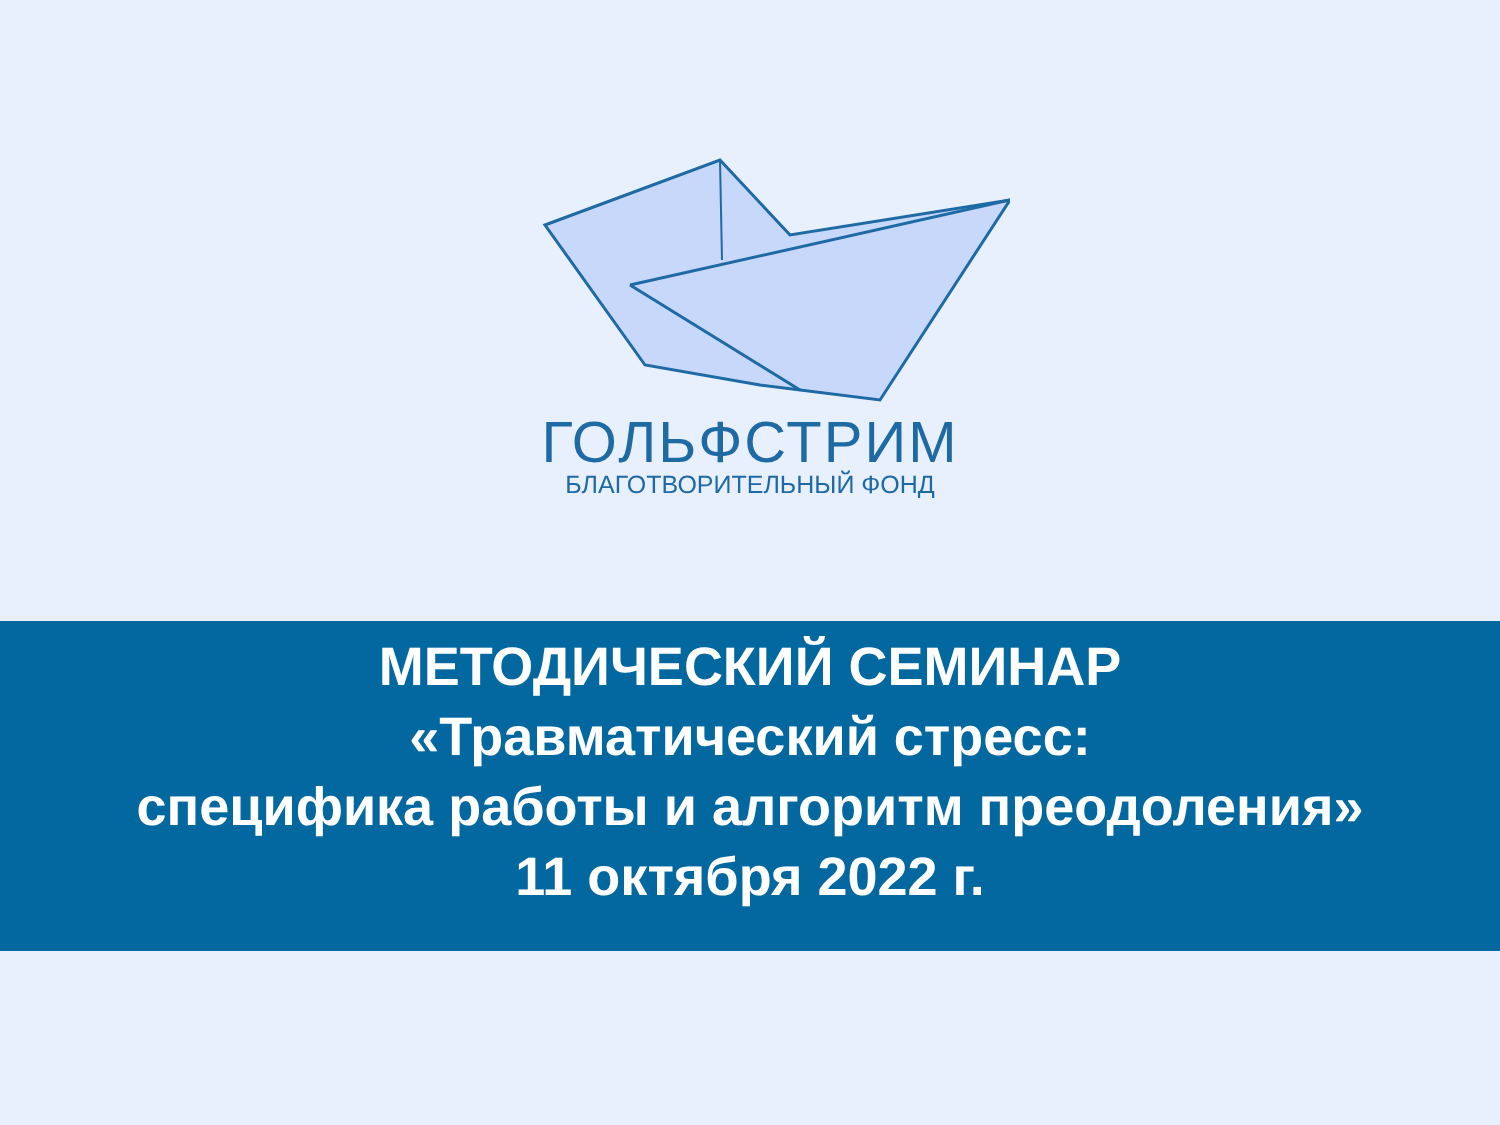ГОЛЬФСТРИМ
БЛАГОТВОРИТЕЛЬНЫЙ ФОНД
МЕТОДИЧЕСКИЙ СЕМИНАР
«Травматический стресс:
специфика работы и алгоритм преодоления»
11 октября 2022 г.